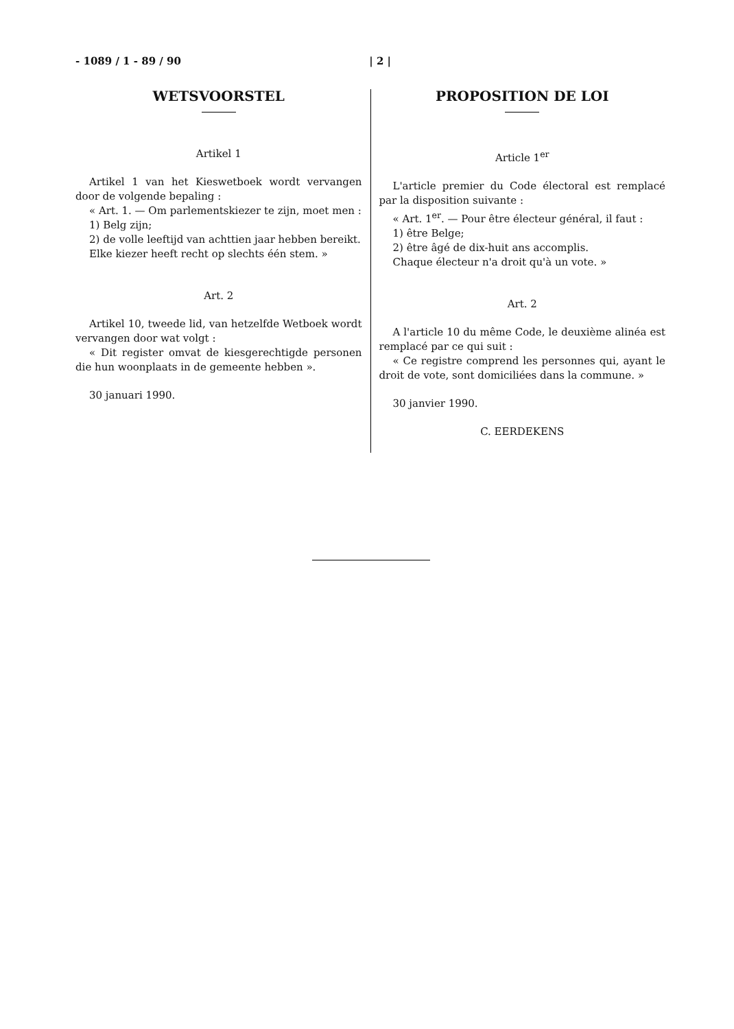- 1089 / 1 - 89 / 90 | 2 |
WETSVOORSTEL
Artikel 1
Artikel 1 van het Kieswetboek wordt vervangen door de volgende bepaling :
« Art. 1. — Om parlementskiezer te zijn, moet men :
1) Belg zijn;
2) de volle leeftijd van achttien jaar hebben bereikt.
Elke kiezer heeft recht op slechts één stem. »
Art. 2
Artikel 10, tweede lid, van hetzelfde Wetboek wordt vervangen door wat volgt :
« Dit register omvat de kiesgerechtigde personen die hun woonplaats in de gemeente hebben ».
30 januari 1990.
PROPOSITION DE LOI
Article 1<sup>er</sup>
L'article premier du Code électoral est remplacé par la disposition suivante :
« Art. 1<sup>er</sup>. — Pour être électeur général, il faut :
1) être Belge;
2) être âgé de dix-huit ans accomplis.
Chaque électeur n'a droit qu'à un vote. »
Art. 2
A l'article 10 du même Code, le deuxième alinéa est remplacé par ce qui suit :
« Ce registre comprend les personnes qui, ayant le droit de vote, sont domiciliées dans la commune. »
30 janvier 1990.
C. EERDEKENS